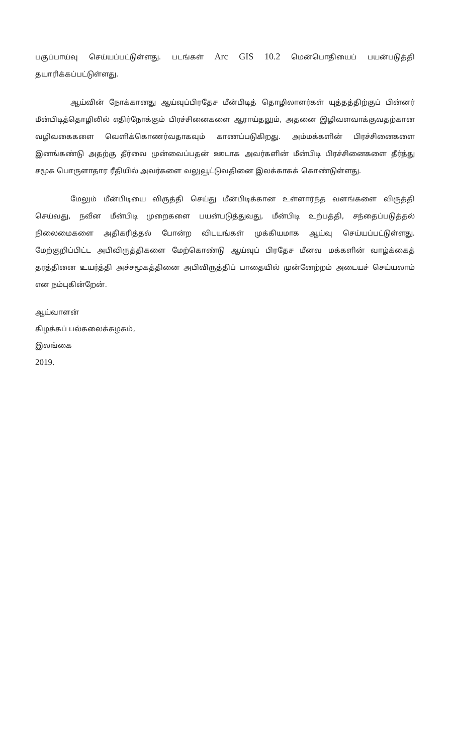பகுப்பாய்வு செய்யப்பட்டுள்ளது. படங்கள் Arc GIS 10.2 மென்பொதியைப் பயன்படுத்தி தயாரிக்கப்பட்டுள்ளது.
ஆய்வின் நோக்கானது ஆய்வுப்பிரதேச மீன்பிடித் தொழிலாளர்கள் யுத்தத்திற்குப் பின்னர் மீன்பிடித்தொழிலில் எதிர்நோக்கும் பிரச்சினைகளை ஆராய்தலும், அதனை இழிவளவாக்குவதற்கான வழிவகைகளை வெளிக்கொணர்வதாகவும் காணப்படுகிறது. அம்மக்களின் பிரச்சினைகளை இனங்கண்டு அதற்கு தீர்வை முன்வைப்பதன் ஊடாக அவர்களின் மீன்பிடி பிரச்சினைகளை தீர்த்து சமூக பொருளாதார ரீதியில் அவர்களை வலுவூட்டுவதினை இலக்காகக் கொண்டுள்ளது.
மேலும் மீன்பிடியை விருத்தி செய்து மீன்பிடிக்கான உள்ளார்ந்த வளங்களை விருத்தி செய்வது, நவீன மீன்பிடி முறைகளை பயன்படுத்துவது, மீன்பிடி உற்பத்தி, சந்தைப்படுத்தல் நிலைமைகளை அதிகரித்தல் போன்ற விடயங்கள் முக்கியமாக ஆய்வு செய்யப்பட்டுள்ளது. மேற்குறிப்பிட்ட அபிவிருத்திகளை மேற்கொண்டு ஆய்வுப் பிரதேச மீனவ மக்களின் வாழ்க்கைத் தரத்தினை உயர்த்தி அச்சமூகத்தினை அபிவிருத்திப் பாதையில் முன்னேற்றம் அடையச் செய்யலாம் என நம்புகின்றேன்.
ஆய்வாளன்
கிழக்கப் பல்கலைக்கழகம்,
இலங்கை
2019.